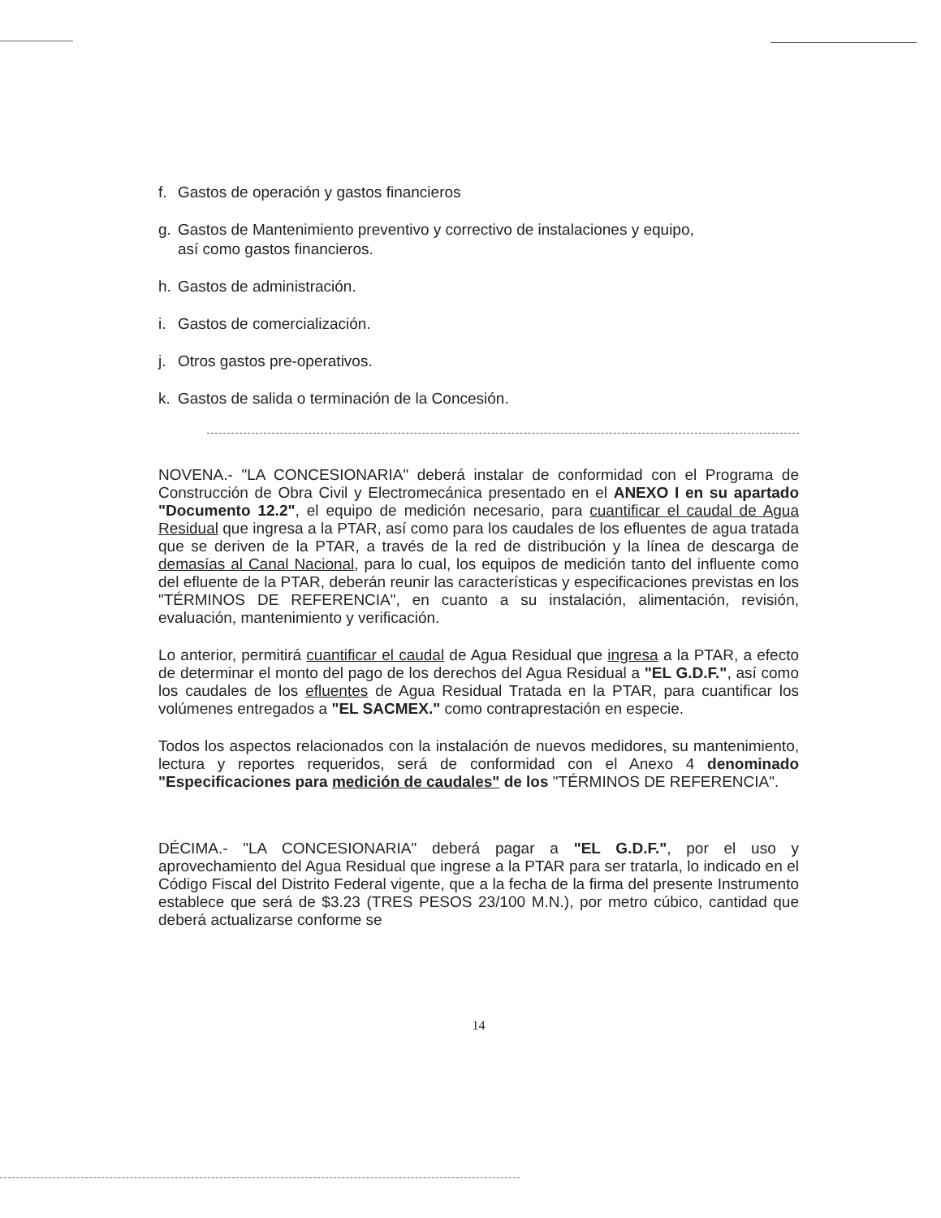f. Gastos de operación y gastos financieros
g. Gastos de Mantenimiento preventivo y correctivo de instalaciones y equipo,
así como gastos financieros.
h. Gastos de administración.
i. Gastos de comercialización.
j. Otros gastos pre-operativos.
k. Gastos de salida o terminación de la Concesión.
NOVENA.- "LA CONCESIONARIA" deberá instalar de conformidad con el Programa de Construcción de Obra Civil y Electromecánica presentado en el ANEXO I en su apartado "Documento 12.2", el equipo de medición necesario, para cuantificar el caudal de Agua Residual que ingresa a la PTAR, así como para los caudales de los efluentes de agua tratada que se deriven de la PTAR, a través de la red de distribución y la línea de descarga de demasías al Canal Nacional, para lo cual, los equipos de medición tanto del influente como del efluente de la PTAR, deberán reunir las características y especificaciones previstas en los "TÉRMINOS DE REFERENCIA", en cuanto a su instalación, alimentación, revisión, evaluación, mantenimiento y verificación.
Lo anterior, permitirá cuantificar el caudal de Agua Residual que ingresa a la PTAR, a efecto de determinar el monto del pago de los derechos del Agua Residual a "EL G.D.F.", así como los caudales de los efluentes de Agua Residual Tratada en la PTAR, para cuantificar los volúmenes entregados a "EL SACMEX." como contraprestación en especie.
Todos los aspectos relacionados con la instalación de nuevos medidores, su mantenimiento, lectura y reportes requeridos, será de conformidad con el Anexo 4 denominado "Especificaciones para medición de caudales" de los "TÉRMINOS DE REFERENCIA".
DÉCIMA.- "LA CONCESIONARIA" deberá pagar a "EL G.D.F.", por el uso y aprovechamiento del Agua Residual que ingrese a la PTAR para ser tratarla, lo indicado en el Código Fiscal del Distrito Federal vigente, que a la fecha de la firma del presente Instrumento establece que será de $3.23 (TRES PESOS 23/100 M.N.), por metro cúbico, cantidad que deberá actualizarse conforme se
14